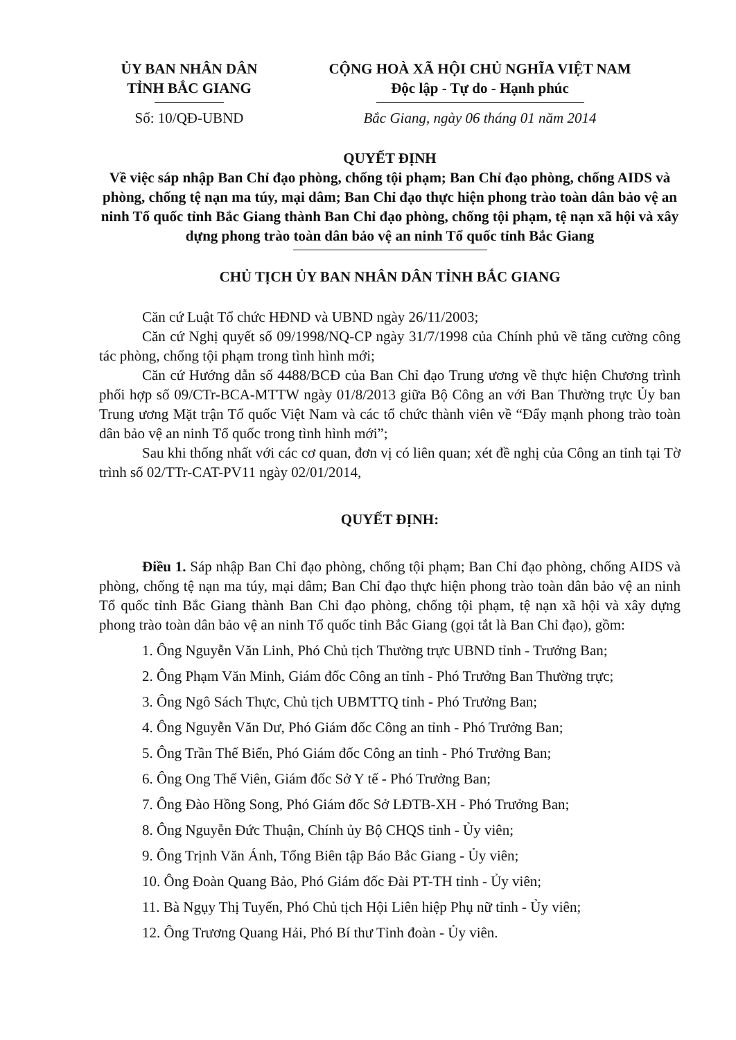ỦY BAN NHÂN DÂN
TỈNH BẮC GIANG
Số: 10/QĐ-UBND
CỘNG HOÀ XÃ HỘI CHỦ NGHĨA VIỆT NAM
Độc lập - Tự do - Hạnh phúc
Bắc Giang, ngày 06 tháng 01 năm 2014
QUYẾT ĐỊNH
Về việc sáp nhập Ban Chỉ đạo phòng, chống tội phạm; Ban Chỉ đạo phòng, chống AIDS và phòng, chống tệ nạn ma túy, mại dâm; Ban Chỉ đạo thực hiện phong trào toàn dân bảo vệ an ninh Tổ quốc tỉnh Bắc Giang thành Ban Chỉ đạo phòng, chống tội phạm, tệ nạn xã hội và xây dựng phong trào toàn dân bảo vệ an ninh Tổ quốc tỉnh Bắc Giang
CHỦ TỊCH ỦY BAN NHÂN DÂN TỈNH BẮC GIANG
Căn cứ Luật Tổ chức HĐND và UBND ngày 26/11/2003;
Căn cứ Nghị quyết số 09/1998/NQ-CP ngày 31/7/1998 của Chính phủ về tăng cường công tác phòng, chống tội phạm trong tình hình mới;
Căn cứ Hướng dẫn số 4488/BCĐ của Ban Chỉ đạo Trung ương về thực hiện Chương trình phối hợp số 09/CTr-BCA-MTTW ngày 01/8/2013 giữa Bộ Công an với Ban Thường trực Ủy ban Trung ương Mặt trận Tổ quốc Việt Nam và các tổ chức thành viên về “Đẩy mạnh phong trào toàn dân bảo vệ an ninh Tổ quốc trong tình hình mới”;
Sau khi thống nhất với các cơ quan, đơn vị có liên quan; xét đề nghị của Công an tỉnh tại Tờ trình số 02/TTr-CAT-PV11 ngày 02/01/2014,
QUYẾT ĐỊNH:
Điều 1. Sáp nhập Ban Chỉ đạo phòng, chống tội phạm; Ban Chỉ đạo phòng, chống AIDS và phòng, chống tệ nạn ma túy, mại dâm; Ban Chỉ đạo thực hiện phong trào toàn dân bảo vệ an ninh Tổ quốc tỉnh Bắc Giang thành Ban Chỉ đạo phòng, chống tội phạm, tệ nạn xã hội và xây dựng phong trào toàn dân bảo vệ an ninh Tổ quốc tỉnh Bắc Giang (gọi tắt là Ban Chỉ đạo), gồm:
1. Ông Nguyễn Văn Linh, Phó Chủ tịch Thường trực UBND tỉnh - Trưởng Ban;
2. Ông Phạm Văn Minh, Giám đốc Công an tỉnh - Phó Trưởng Ban Thường trực;
3. Ông Ngô Sách Thực, Chủ tịch UBMTTQ tỉnh - Phó Trưởng Ban;
4. Ông Nguyễn Văn Dư, Phó Giám đốc Công an tỉnh - Phó Trưởng Ban;
5. Ông Trần Thế Biển, Phó Giám đốc Công an tỉnh - Phó Trưởng Ban;
6. Ông Ong Thế Viên, Giám đốc Sở Y tế - Phó Trưởng Ban;
7. Ông Đào Hồng Song, Phó Giám đốc Sở LĐTB-XH - Phó Trưởng Ban;
8. Ông Nguyễn Đức Thuận, Chính ủy Bộ CHQS tỉnh - Ủy viên;
9. Ông Trịnh Văn Ánh, Tổng Biên tập Báo Bắc Giang - Ủy viên;
10. Ông Đoàn Quang Bảo, Phó Giám đốc Đài PT-TH tỉnh - Ủy viên;
11. Bà Ngụy Thị Tuyến, Phó Chủ tịch Hội Liên hiệp Phụ nữ tỉnh - Ủy viên;
12. Ông Trương Quang Hải, Phó Bí thư Tỉnh đoàn - Ủy viên.